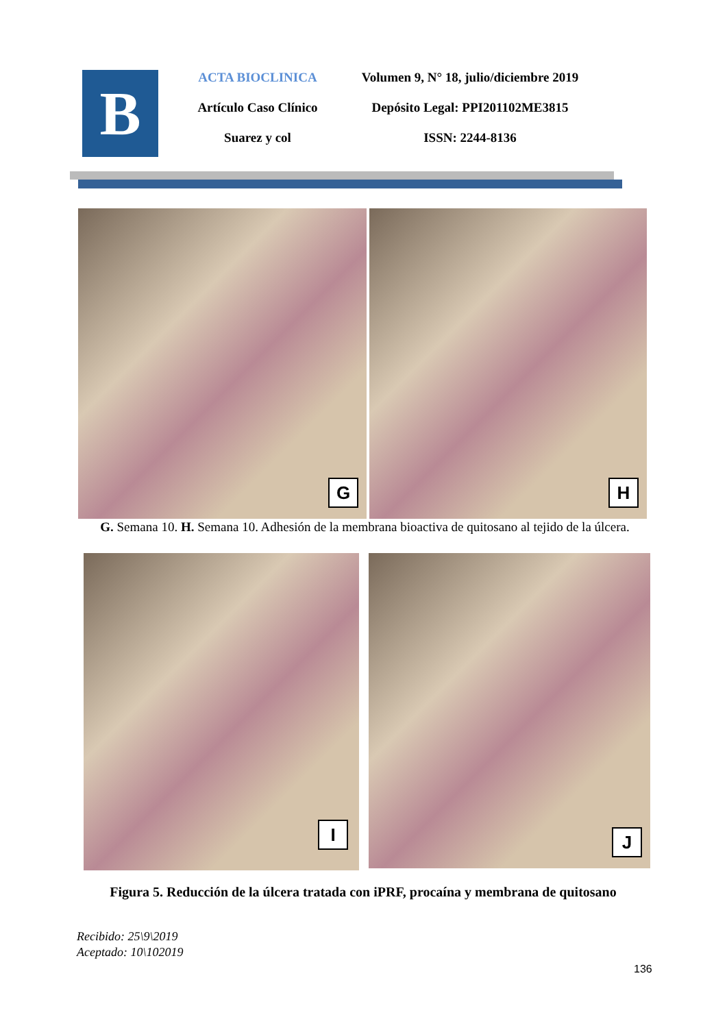B
ACTA BIOCLINICA
Artículo Caso Clínico
Suarez y col
Volumen 9, N° 18, julio/diciembre 2019
Depósito Legal: PPI201102ME3815
ISSN: 2244-8136
G
H
G. Semana 10. H. Semana 10. Adhesión de la membrana bioactiva de quitosano al tejido de la úlcera.
I
J
Figura 5. Reducción de la úlcera tratada con iPRF, procaína y membrana de quitosano
Recibido: 25\9\2019
Aceptado: 10\102019
136